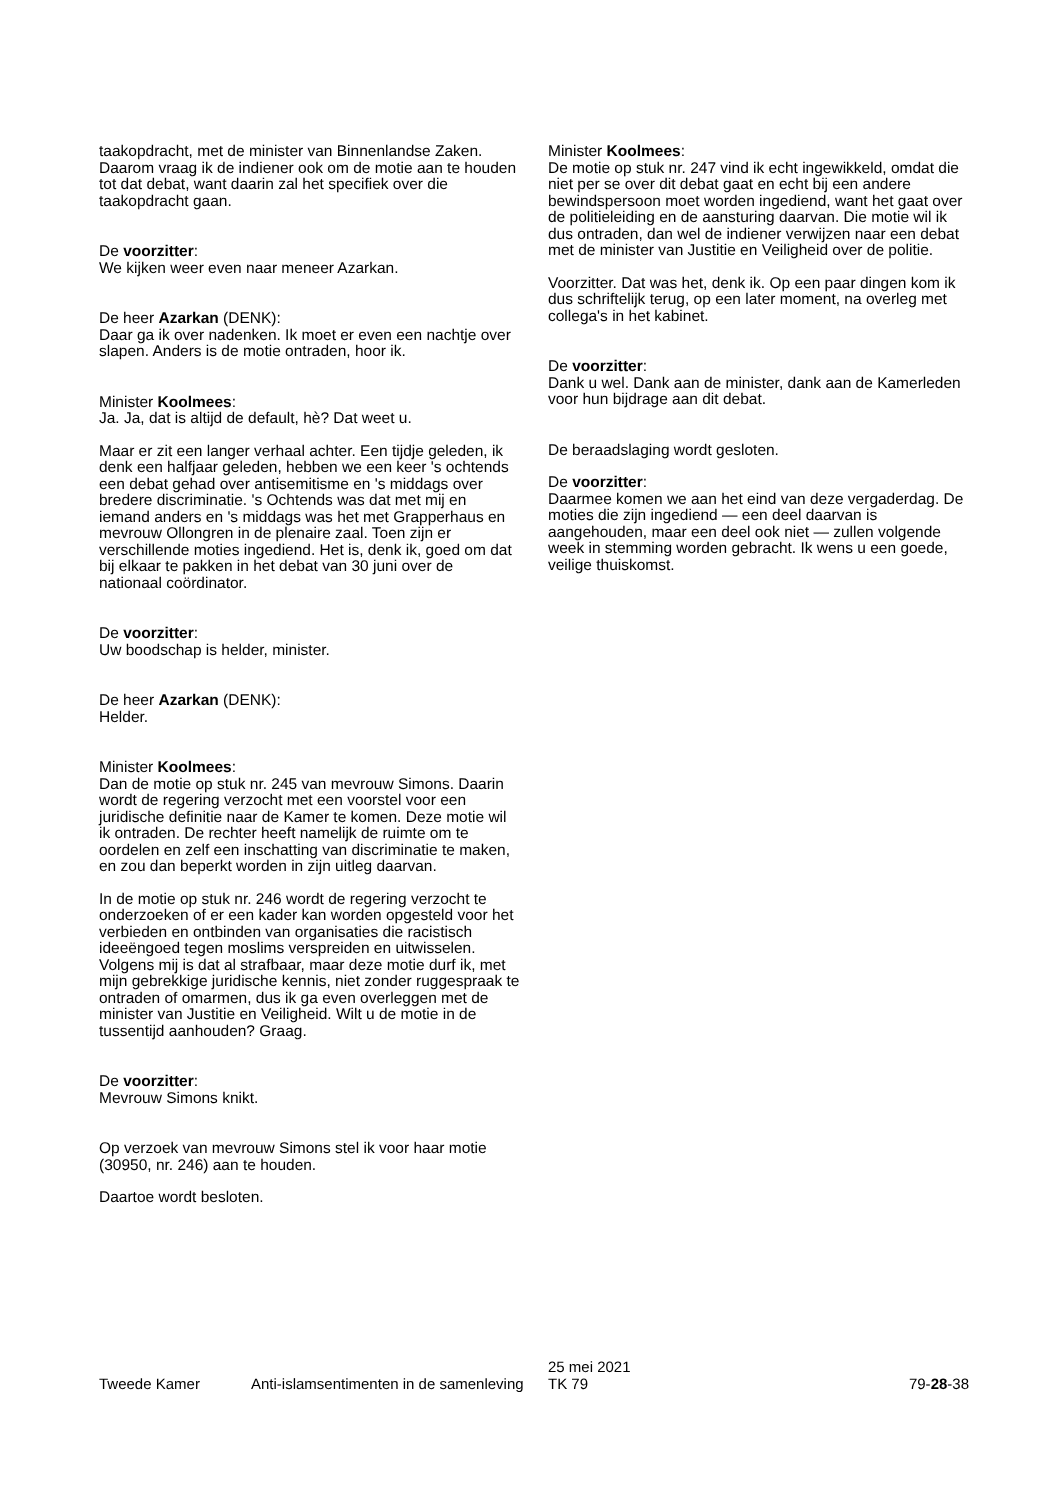taakopdracht, met de minister van Binnenlandse Zaken. Daarom vraag ik de indiener ook om de motie aan te houden tot dat debat, want daarin zal het specifiek over die taakopdracht gaan.
De voorzitter:
We kijken weer even naar meneer Azarkan.
De heer Azarkan (DENK):
Daar ga ik over nadenken. Ik moet er even een nachtje over slapen. Anders is de motie ontraden, hoor ik.
Minister Koolmees:
Ja. Ja, dat is altijd de default, hè? Dat weet u.
Maar er zit een langer verhaal achter. Een tijdje geleden, ik denk een halfjaar geleden, hebben we een keer 's ochtends een debat gehad over antisemitisme en 's middags over bredere discriminatie. 's Ochtends was dat met mij en iemand anders en 's middags was het met Grapperhaus en mevrouw Ollongren in de plenaire zaal. Toen zijn er verschillende moties ingediend. Het is, denk ik, goed om dat bij elkaar te pakken in het debat van 30 juni over de nationaal coördinator.
De voorzitter:
Uw boodschap is helder, minister.
De heer Azarkan (DENK):
Helder.
Minister Koolmees:
Dan de motie op stuk nr. 245 van mevrouw Simons. Daarin wordt de regering verzocht met een voorstel voor een juridische definitie naar de Kamer te komen. Deze motie wil ik ontraden. De rechter heeft namelijk de ruimte om te oordelen en zelf een inschatting van discriminatie te maken, en zou dan beperkt worden in zijn uitleg daarvan.
In de motie op stuk nr. 246 wordt de regering verzocht te onderzoeken of er een kader kan worden opgesteld voor het verbieden en ontbinden van organisaties die racistisch ideeëngoed tegen moslims verspreiden en uitwisselen. Volgens mij is dat al strafbaar, maar deze motie durf ik, met mijn gebrekkige juridische kennis, niet zonder ruggespraak te ontraden of omarmen, dus ik ga even overleggen met de minister van Justitie en Veiligheid. Wilt u de motie in de tussentijd aanhouden? Graag.
De voorzitter:
Mevrouw Simons knikt.
Op verzoek van mevrouw Simons stel ik voor haar motie (30950, nr. 246) aan te houden.
Daartoe wordt besloten.
Minister Koolmees:
De motie op stuk nr. 247 vind ik echt ingewikkeld, omdat die niet per se over dit debat gaat en echt bij een andere bewindspersoon moet worden ingediend, want het gaat over de politieleiding en de aansturing daarvan. Die motie wil ik dus ontraden, dan wel de indiener verwijzen naar een debat met de minister van Justitie en Veiligheid over de politie.
Voorzitter. Dat was het, denk ik. Op een paar dingen kom ik dus schriftelijk terug, op een later moment, na overleg met collega's in het kabinet.
De voorzitter:
Dank u wel. Dank aan de minister, dank aan de Kamerleden voor hun bijdrage aan dit debat.
De beraadslaging wordt gesloten.
De voorzitter:
Daarmee komen we aan het eind van deze vergaderdag. De moties die zijn ingediend — een deel daarvan is aangehouden, maar een deel ook niet — zullen volgende week in stemming worden gebracht. Ik wens u een goede, veilige thuiskomst.
Tweede Kamer Anti-islamsentimenten in de samenleving
25 mei 2021
TK 79
79-28-38